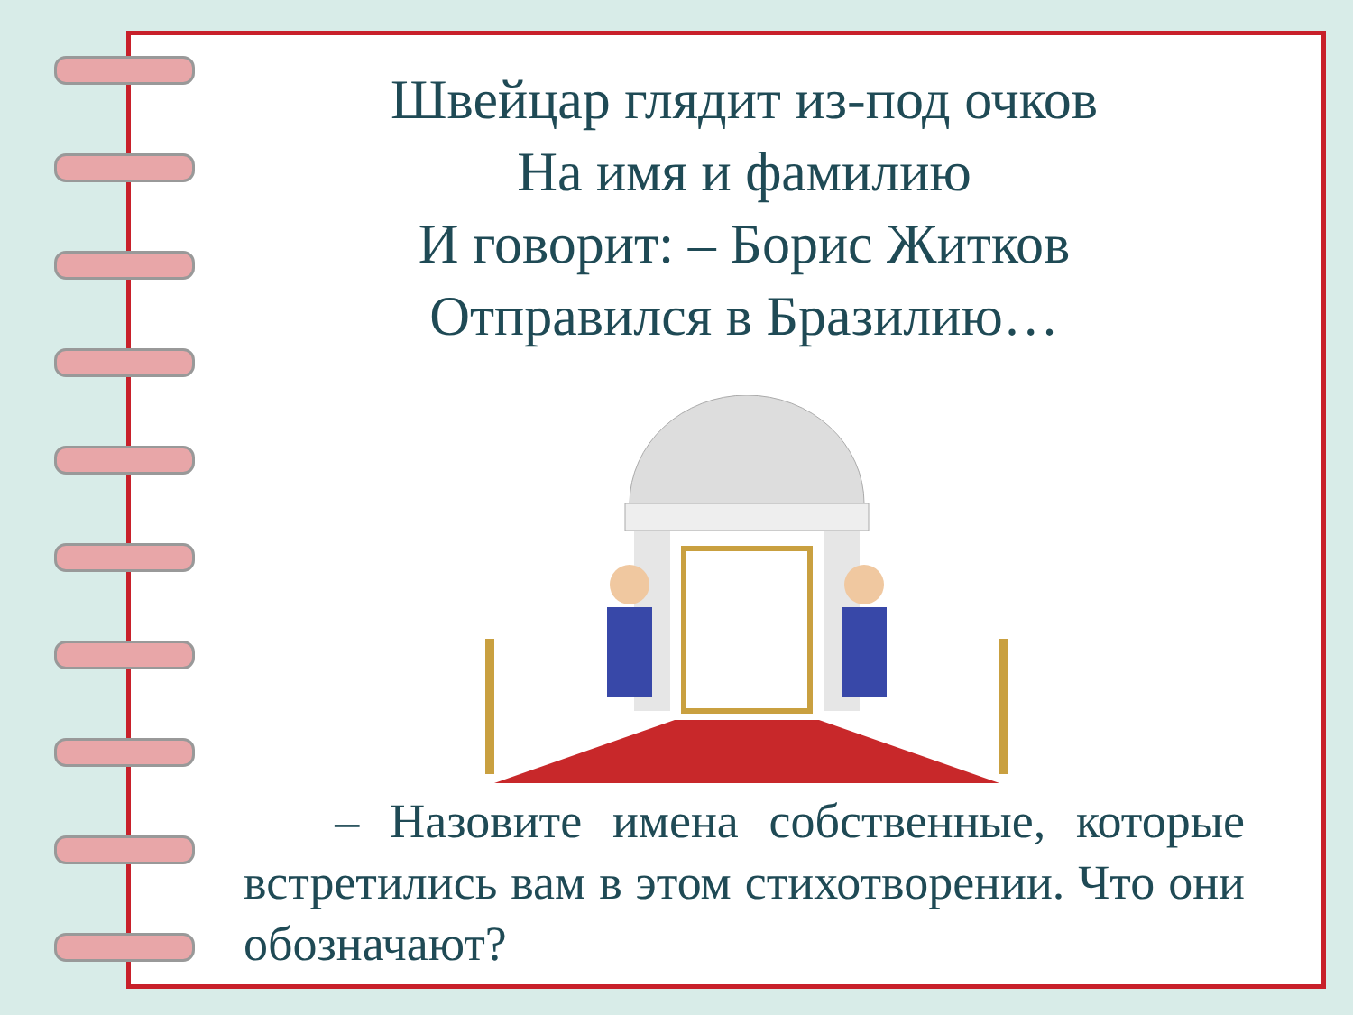Швейцар глядит из-под очков
На имя и фамилию
И говорит: – Борис Житков
Отправился в Бразилию…
– Назовите имена собственные, которые встретились вам в этом стихотворении. Что они обозначают?